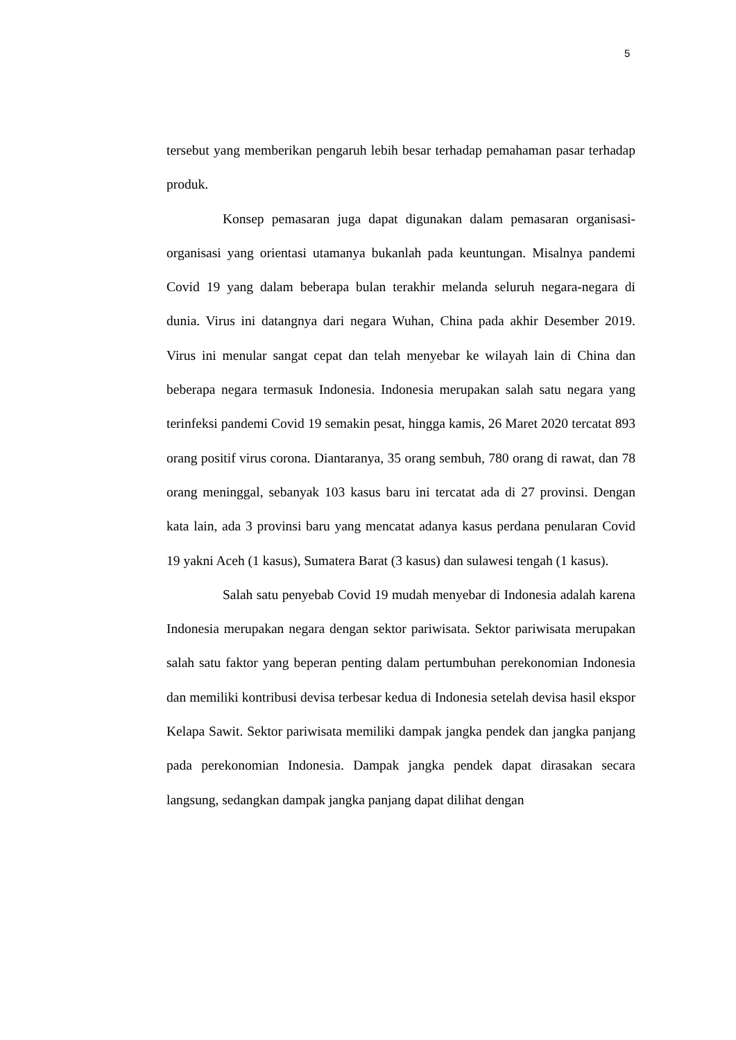5
tersebut yang memberikan pengaruh lebih besar terhadap pemahaman pasar terhadap produk.
Konsep pemasaran juga dapat digunakan dalam pemasaran organisasi-organisasi yang orientasi utamanya bukanlah pada keuntungan. Misalnya pandemi Covid 19 yang dalam beberapa bulan terakhir melanda seluruh negara-negara di dunia. Virus ini datangnya dari negara Wuhan, China pada akhir Desember 2019. Virus ini menular sangat cepat dan telah menyebar ke wilayah lain di China dan beberapa negara termasuk Indonesia. Indonesia merupakan salah satu negara yang terinfeksi pandemi Covid 19 semakin pesat, hingga kamis, 26 Maret 2020 tercatat 893 orang positif virus corona. Diantaranya, 35 orang sembuh, 780 orang di rawat, dan 78 orang meninggal, sebanyak 103 kasus baru ini tercatat ada di 27 provinsi. Dengan kata lain, ada 3 provinsi baru yang mencatat adanya kasus perdana penularan Covid 19 yakni Aceh (1 kasus), Sumatera Barat (3 kasus) dan sulawesi tengah (1 kasus).
Salah satu penyebab Covid 19 mudah menyebar di Indonesia adalah karena Indonesia merupakan negara dengan sektor pariwisata. Sektor pariwisata merupakan salah satu faktor yang beperan penting dalam pertumbuhan perekonomian Indonesia dan memiliki kontribusi devisa terbesar kedua di Indonesia setelah devisa hasil ekspor Kelapa Sawit. Sektor pariwisata memiliki dampak jangka pendek dan jangka panjang pada perekonomian Indonesia. Dampak jangka pendek dapat dirasakan secara langsung, sedangkan dampak jangka panjang dapat dilihat dengan